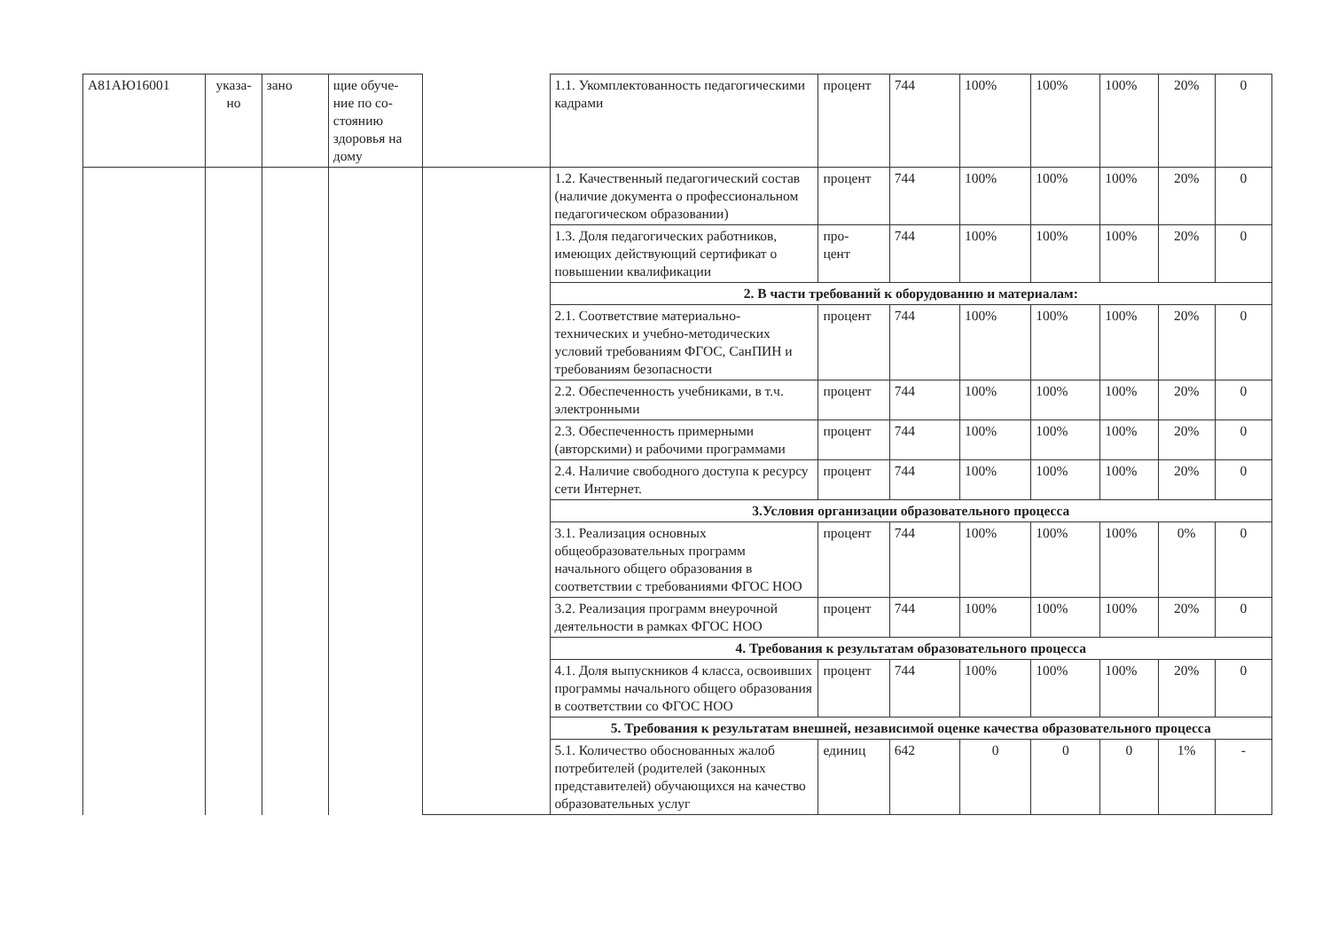| А81АЮ16001 | указа- но | зано | щие обуче-ние по со-стоянию здоровья на дому | | 1.1. Укомплектованность педагогическими кадрами | процент | 744 | 100% | 100% | 100% | 20% | 0 |
| | | | | | 1.2. Качественный педагогический состав (наличие документа о профессиональном педагогическом образовании) | процент | 744 | 100% | 100% | 100% | 20% | 0 |
| | | | | | 1.3. Доля педагогических работников, имеющих действующий сертификат о повышении квалификации | про- цент | 744 | 100% | 100% | 100% | 20% | 0 |
| | | | | | 2. В части требований к оборудованию и материалам: | | | | | | | |
| | | | | | 2.1. Соответствие материально-технических и учебно-методических условий требованиям ФГОС, СанПИН и требованиям безопасности | процент | 744 | 100% | 100% | 100% | 20% | 0 |
| | | | | | 2.2. Обеспеченность учебниками, в т.ч. электронными | процент | 744 | 100% | 100% | 100% | 20% | 0 |
| | | | | | 2.3. Обеспеченность примерными (авторскими) и рабочими программами | процент | 744 | 100% | 100% | 100% | 20% | 0 |
| | | | | | 2.4. Наличие свободного доступа к ресурсу сети Интернет. | процент | 744 | 100% | 100% | 100% | 20% | 0 |
| | | | | | 3.Условия организации образовательного процесса | | | | | | | |
| | | | | | 3.1. Реализация основных общеобразовательных программ начального общего образования в соответствии с требованиями ФГОС НОО | процент | 744 | 100% | 100% | 100% | 0% | 0 |
| | | | | | 3.2. Реализация программ внеурочной деятельности в рамках ФГОС НОО | процент | 744 | 100% | 100% | 100% | 20% | 0 |
| | | | | | 4. Требования к результатам образовательного процесса | | | | | | | |
| | | | | | 4.1. Доля выпускников 4 класса, освоивших программы начального общего образования в соответствии со ФГОС НОО | процент | 744 | 100% | 100% | 100% | 20% | 0 |
| | | | | | 5. Требования к результатам внешней, независимой оценке качества образовательного процесса | | | | | | | |
| | | | | | 5.1. Количество обоснованных жалоб потребителей (родителей (законных представителей) обучающихся на качество образовательных услуг | единиц | 642 | 0 | 0 | 0 | 1% | - |